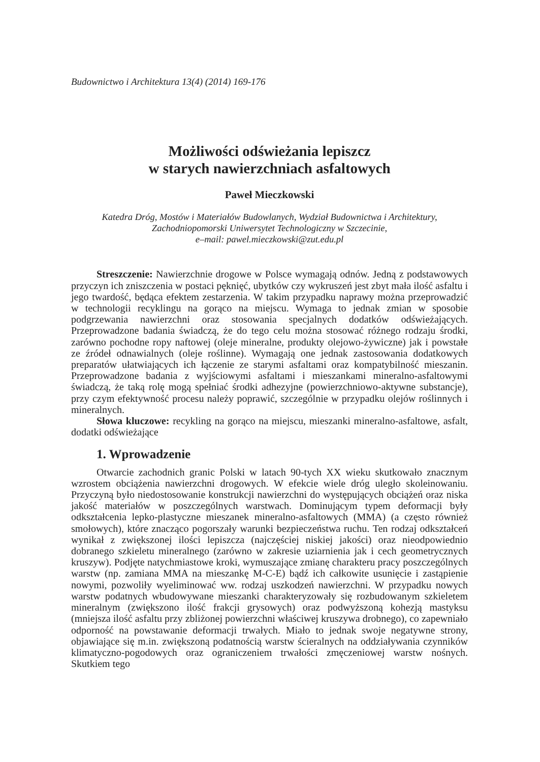Budownictwo i Architektura 13(4) (2014) 169-176
Możliwości odświeżania lepiszcz
w starych nawierzchniach asfaltowych
Paweł Mieczkowski
Katedra Dróg, Mostów i Materiałów Budowlanych, Wydział Budownictwa i Architektury,
Zachodniopomorski Uniwersytet Technologiczny w Szczecinie,
e–mail: pawel.mieczkowski@zut.edu.pl
Streszczenie: Nawierzchnie drogowe w Polsce wymagają odnów. Jedną z podstawowych przyczyn ich zniszczenia w postaci pęknięć, ubytków czy wykruszeń jest zbyt mała ilość asfaltu i jego twardość, będąca efektem zestarzenia. W takim przypadku naprawy można przeprowadzić w technologii recyklingu na gorąco na miejscu. Wymaga to jednak zmian w sposobie podgrzewania nawierzchni oraz stosowania specjalnych dodatków odświeżających. Przeprowadzone badania świadczą, że do tego celu można stosować różnego rodzaju środki, zarówno pochodne ropy naftowej (oleje mineralne, produkty olejowo-żywiczne) jak i powstałe ze źródeł odnawialnych (oleje roślinne). Wymagają one jednak zastosowania dodatkowych preparatów ułatwiających ich łączenie ze starymi asfaltami oraz kompatybilność mieszanin. Przeprowadzone badania z wyjściowymi asfaltami i mieszankami mineralno-asfaltowymi świadczą, że taką rolę mogą spełniać środki adhezyjne (powierzchniowo-aktywne substancje), przy czym efektywność procesu należy poprawić, szczególnie w przypadku olejów roślinnych i mineralnych.
Słowa kluczowe: recykling na gorąco na miejscu, mieszanki mineralno-asfaltowe, asfalt, dodatki odświeżające
1. Wprowadzenie
Otwarcie zachodnich granic Polski w latach 90-tych XX wieku skutkowało znacznym wzrostem obciążenia nawierzchni drogowych. W efekcie wiele dróg uległo skoleinowaniu. Przyczyną było niedostosowanie konstrukcji nawierzchni do występujących obciążeń oraz niska jakość materiałów w poszczególnych warstwach. Dominującym typem deformacji były odkształcenia lepko-plastyczne mieszanek mineralno-asfaltowych (MMA) (a często również smołowych), które znacząco pogorszały warunki bezpieczeństwa ruchu. Ten rodzaj odkształceń wynikał z zwiększonej ilości lepiszcza (najczęściej niskiej jakości) oraz nieodpowiednio dobranego szkieletu mineralnego (zarówno w zakresie uziarnienia jak i cech geometrycznych kruszyw). Podjęte natychmiastowe kroki, wymuszające zmianę charakteru pracy poszczególnych warstw (np. zamiana MMA na mieszankę M-C-E) bądź ich całkowite usunięcie i zastąpienie nowymi, pozwoliły wyeliminować ww. rodzaj uszkodzeń nawierzchni. W przypadku nowych warstw podatnych wbudowywane mieszanki charakteryzowały się rozbudowanym szkieletem mineralnym (zwiększono ilość frakcji grysowych) oraz podwyższoną kohezją mastyksu (mniejsza ilość asfaltu przy zbliżonej powierzchni właściwej kruszywa drobnego), co zapewniało odporność na powstawanie deformacji trwałych. Miało to jednak swoje negatywne strony, objawiające się m.in. zwiększoną podatnością warstw ścieralnych na oddziaływania czynników klimatyczno-pogodowych oraz ograniczeniem trwałości zmęczeniowej warstw nośnych. Skutkiem tego